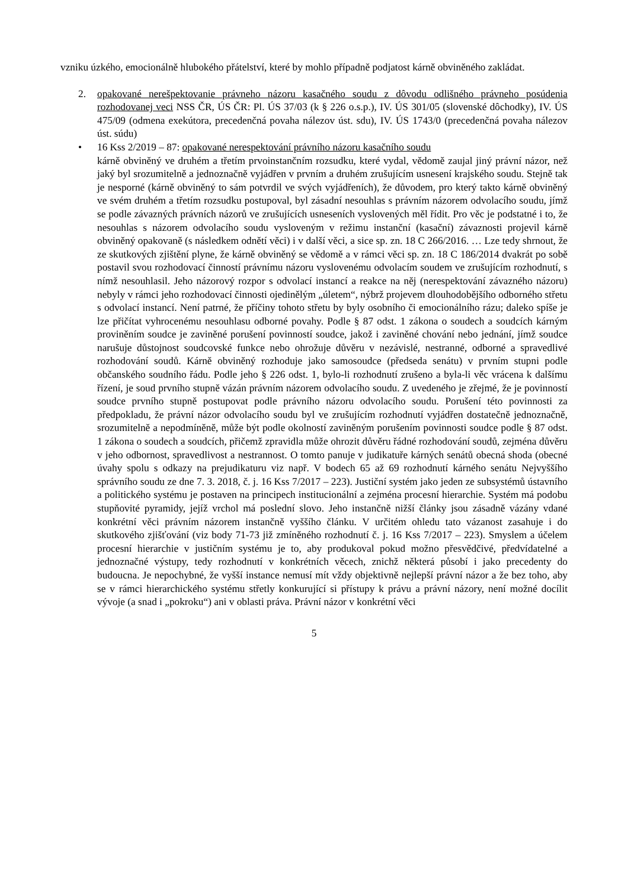vzniku úzkého, emocionálně hlubokého přátelství, které by mohlo případně podjatost kárně obviněného zakládat.
2. opakované nerešpektovanie právneho názoru kasačného soudu z dôvodu odlišného právneho posúdenia rozhodovanej veci NSS ČR, ÚS ČR: Pl. ÚS 37/03 (k § 226 o.s.p.), IV. ÚS 301/05 (slovenské dôchodky), IV. ÚS 475/09 (odmena exekútora, precedenčná povaha nálezov úst. sdu), IV. ÚS 1743/0 (precedenčná povaha nálezov úst. súdu)
• 16 Kss 2/2019 – 87: opakované nerespektování právního názoru kasačního soudu
kárně obviněný ve druhém a třetím prvoinstančním rozsudku, které vydal, vědomě zaujal jiný právní názor, než jaký byl srozumitelně a jednoznačně vyjádřen v prvním a druhém zrušujícím usnesení krajského soudu. Stejně tak je nesporné (kárně obviněný to sám potvrdil ve svých vyjádřeních), že důvodem, pro který takto kárně obviněný ve svém druhém a třetím rozsudku postupoval, byl zásadní nesouhlas s právním názorem odvolacího soudu, jímž se podle závazných právních názorů ve zrušujících usneseních vyslovených měl řídit. Pro věc je podstatné i to, že nesouhlas s názorem odvolacího soudu vysloveným v režimu instanční (kasační) závaznosti projevil kárně obviněný opakovaně (s následkem odnětí věci) i v další věci, a sice sp. zn. 18 C 266/2016. … Lze tedy shrnout, že ze skutkových zjištění plyne, že kárně obviněný se vědomě a v rámci věci sp. zn. 18 C 186/2014 dvakrát po sobě postavil svou rozhodovací činností právnímu názoru vyslovenému odvolacím soudem ve zrušujícím rozhodnutí, s nímž nesouhlasil. Jeho názorový rozpor s odvolací instancí a reakce na něj (nerespektování závazného názoru) nebyly v rámci jeho rozhodovací činnosti ojedinělým „úletem“, nýbrž projevem dlouhodobějšího odborného střetu s odvolací instancí. Není patrné, že příčiny tohoto střetu by byly osobního či emocionálního rázu; daleko spíše je lze přičítat vyhrocenému nesouhlasu odborné povahy. Podle § 87 odst. 1 zákona o soudech a soudcích kárným proviněním soudce je zaviněné porušení povinností soudce, jakož i zaviněné chování nebo jednání, jímž soudce narušuje důstojnost soudcovské funkce nebo ohrožuje důvěru v nezávislé, nestranné, odborné a spravedlivé rozhodování soudů. Kárně obviněný rozhoduje jako samosoudce (předseda senátu) v prvním stupni podle občanského soudního řádu. Podle jeho § 226 odst. 1, bylo-li rozhodnutí zrušeno a byla-li věc vrácena k dalšímu řízení, je soud prvního stupně vázán právním názorem odvolacího soudu. Z uvedeného je zřejmé, že je povinností soudce prvního stupně postupovat podle právního názoru odvolacího soudu. Porušení této povinnosti za předpokladu, že právní názor odvolacího soudu byl ve zrušujícím rozhodnutí vyjádřen dostatečně jednoznačně, srozumitelně a nepodmíněně, může být podle okolností zaviněným porušením povinnosti soudce podle § 87 odst. 1 zákona o soudech a soudcích, přičemž zpravidla může ohrozit důvěru řádné rozhodování soudů, zejména důvěru v jeho odbornost, spravedlivost a nestrannost. O tomto panuje v judikatuře kárných senátů obecná shoda (obecné úvahy spolu s odkazy na prejudikaturu viz např. V bodech 65 až 69 rozhodnutí kárného senátu Nejvyššího správního soudu ze dne 7. 3. 2018, č. j. 16 Kss 7/2017 – 223). Justiční systém jako jeden ze subsystémů ústavního a politického systému je postaven na principech institucionální a zejména procesní hierarchie. Systém má podobu stupňovité pyramidy, jejíž vrchol má poslední slovo. Jeho instančně nižší články jsou zásadně vázány vdané konkrétní věci právním názorem instančně vyššího článku. V určitém ohledu tato vázanost zasahuje i do skutkového zjišťování (viz body 71-73 již zmíněného rozhodnutí č. j. 16 Kss 7/2017 – 223). Smyslem a účelem procesní hierarchie v justičním systému je to, aby produkoval pokud možno přesvědčivé, předvídatelné a jednoznačné výstupy, tedy rozhodnutí v konkrétních věcech, znichž některá působí i jako precedenty do budoucna. Je nepochybné, že vyšší instance nemusí mít vždy objektivně nejlepší právní názor a že bez toho, aby se v rámci hierarchického systému střetly konkurující si přístupy k právu a právní názory, není možné docílit vývoje (a snad i „pokroku“) ani v oblasti práva. Právní názor v konkrétní věci
5